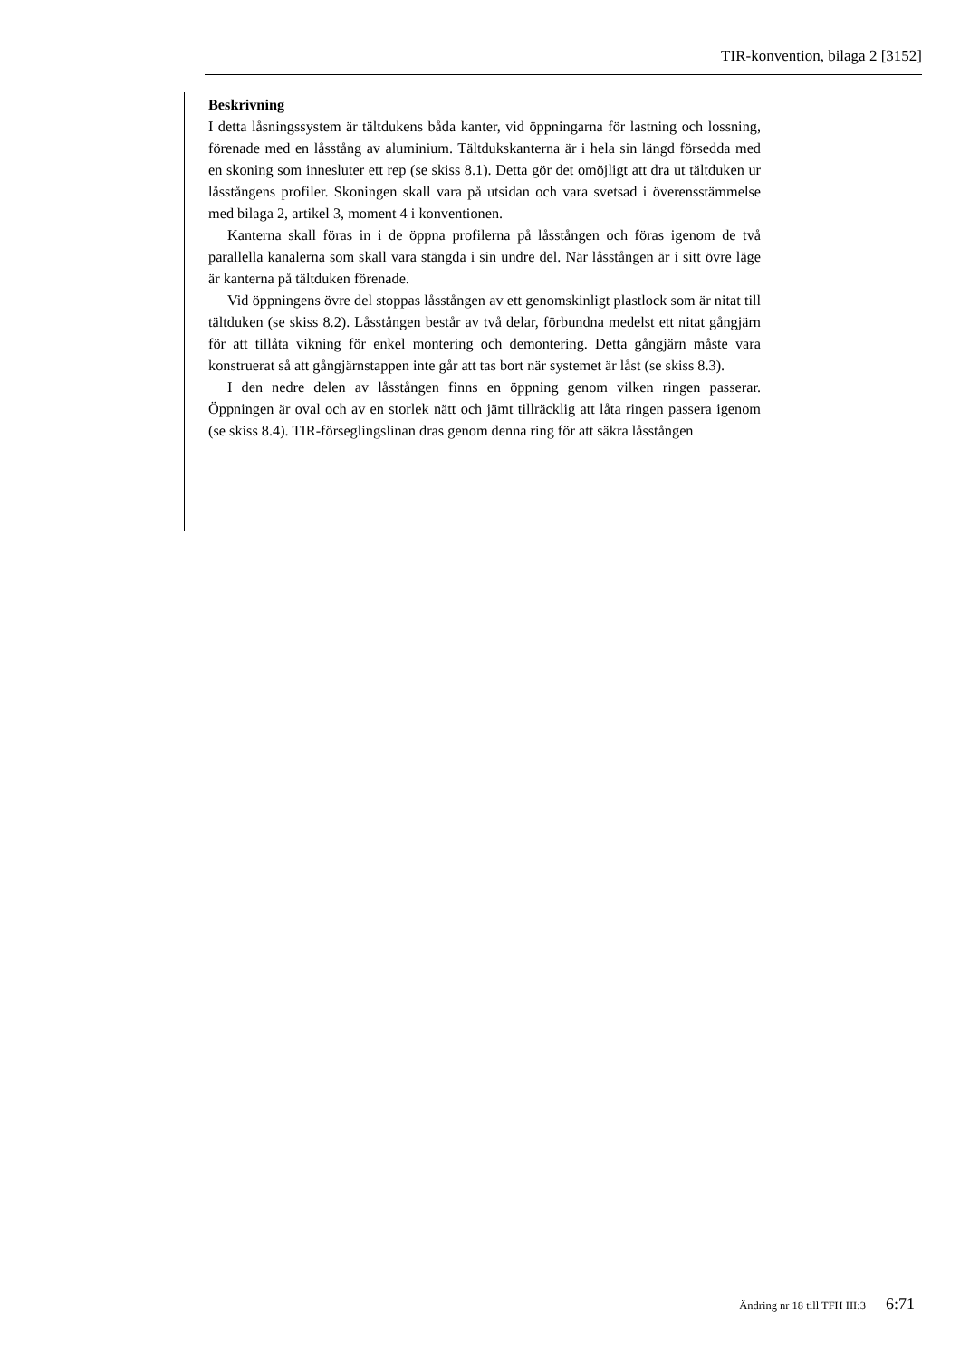TIR-konvention, bilaga 2 [3152]
Beskrivning
I detta låsningssystem är tältdukens båda kanter, vid öppningarna för lastning och lossning, förenade med en låsstång av aluminium. Tältdukskanterna är i hela sin längd försedda med en skoning som innesluter ett rep (se skiss 8.1). Detta gör det omöjligt att dra ut tältduken ur låsstångens profiler. Skoningen skall vara på utsidan och vara svetsad i överensstämmelse med bilaga 2, artikel 3, moment 4 i konventionen.
Kanterna skall föras in i de öppna profilerna på låsstången och föras igenom de två parallella kanalerna som skall vara stängda i sin undre del. När låsstången är i sitt övre läge är kanterna på tältduken förenade.
Vid öppningens övre del stoppas låsstången av ett genomskinligt plastlock som är nitat till tältduken (se skiss 8.2). Låsstången består av två delar, förbundna medelst ett nitat gångjärn för att tillåta vikning för enkel montering och demontering. Detta gångjärn måste vara konstruerat så att gångjärnstappen inte går att tas bort när systemet är låst (se skiss 8.3).
I den nedre delen av låsstången finns en öppning genom vilken ringen passerar. Öppningen är oval och av en storlek nätt och jämt tillräcklig att låta ringen passera igenom (se skiss 8.4). TIR-förseglingslinan dras genom denna ring för att säkra låsstången
Ändring nr 18 till TFH III:3 6:71